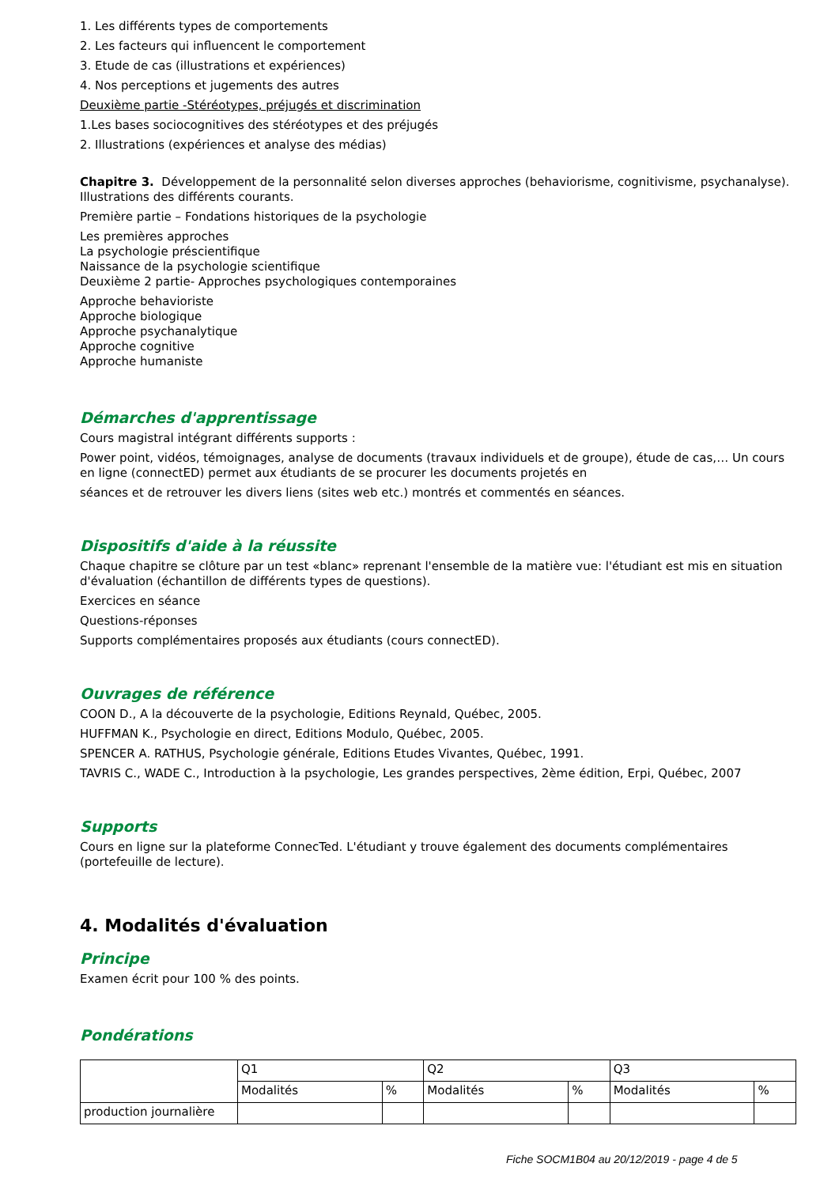1. Les différents types de comportements
2. Les facteurs qui influencent le comportement
3. Etude de cas (illustrations et expériences)
4. Nos perceptions et jugements des autres
Deuxième partie -Stéréotypes, préjugés et discrimination
1.Les bases sociocognitives des stéréotypes et des préjugés
2. Illustrations (expériences et analyse des médias)
Chapitre 3. Développement de la personnalité selon diverses approches (behaviorisme, cognitivisme, psychanalyse). Illustrations des différents courants.
Première partie – Fondations historiques de la psychologie
Les premières approches
La psychologie préscientifique
Naissance de la psychologie scientifique
Deuxième 2 partie- Approches psychologiques contemporaines
Approche behavioriste
Approche biologique
Approche psychanalytique
Approche cognitive
Approche humaniste
Démarches d'apprentissage
Cours magistral intégrant différents supports :
Power point, vidéos, témoignages, analyse de documents (travaux individuels et de groupe), étude de cas,… Un cours en ligne (connectED) permet aux étudiants de se procurer les documents projetés en
séances et de retrouver les divers liens (sites web etc.) montrés et commentés en séances.
Dispositifs d'aide à la réussite
Chaque chapitre se clôture par un test «blanc» reprenant l'ensemble de la matière vue: l'étudiant est mis en situation d'évaluation (échantillon de différents types de questions).
Exercices en séance
Questions-réponses
Supports complémentaires proposés aux étudiants (cours connectED).
Ouvrages de référence
COON D., A la découverte de la psychologie, Editions Reynald, Québec, 2005.
HUFFMAN K., Psychologie en direct, Editions Modulo, Québec, 2005.
SPENCER A. RATHUS, Psychologie générale, Editions Etudes Vivantes, Québec, 1991.
TAVRIS C., WADE C., Introduction à la psychologie, Les grandes perspectives, 2ème édition, Erpi, Québec, 2007
Supports
Cours en ligne sur la plateforme ConnecTed. L'étudiant y trouve également des documents complémentaires (portefeuille de lecture).
4. Modalités d'évaluation
Principe
Examen écrit pour 100 % des points.
Pondérations
| | Q1 | | Q2 | | Q3 | |
| | Modalités | % | Modalités | % | Modalités | % |
| production journalière | | | | | | |
Fiche SOCM1B04 au 20/12/2019 - page 4 de 5